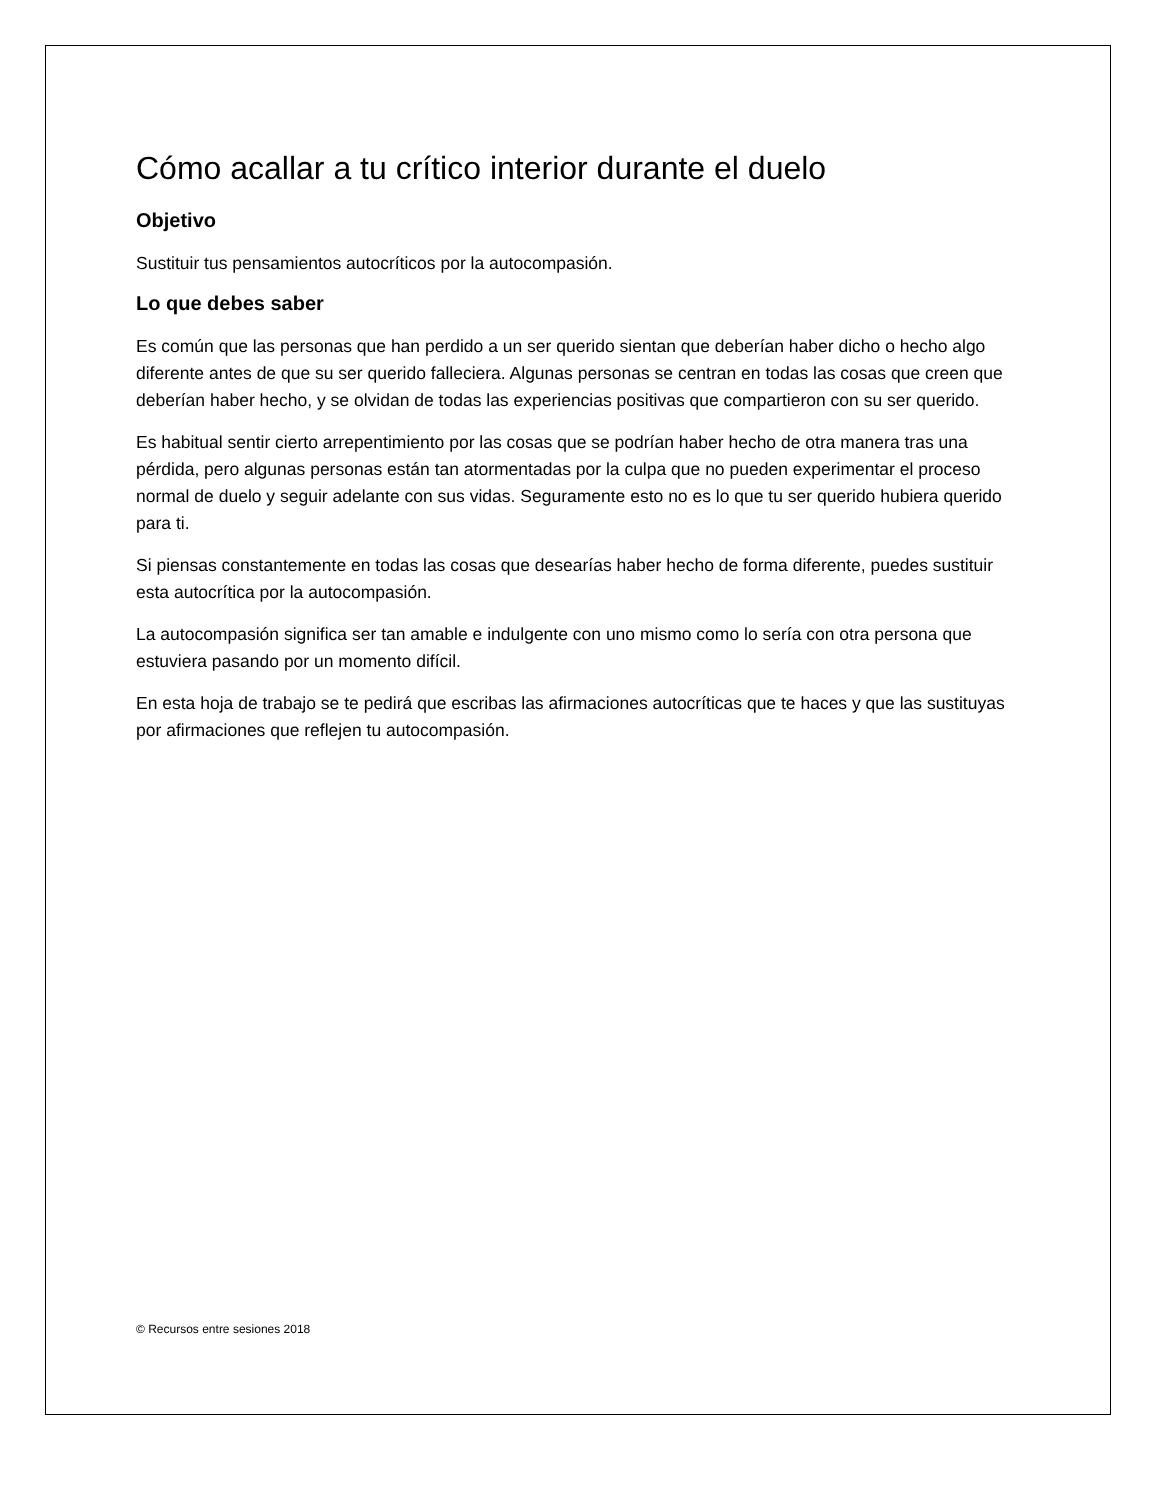Cómo acallar a tu crítico interior durante el duelo
Objetivo
Sustituir tus pensamientos autocríticos por la autocompasión.
Lo que debes saber
Es común que las personas que han perdido a un ser querido sientan que deberían haber dicho o hecho algo diferente antes de que su ser querido falleciera. Algunas personas se centran en todas las cosas que creen que deberían haber hecho, y se olvidan de todas las experiencias positivas que compartieron con su ser querido.
Es habitual sentir cierto arrepentimiento por las cosas que se podrían haber hecho de otra manera tras una pérdida, pero algunas personas están tan atormentadas por la culpa que no pueden experimentar el proceso normal de duelo y seguir adelante con sus vidas. Seguramente esto no es lo que tu ser querido hubiera querido para ti.
Si piensas constantemente en todas las cosas que desearías haber hecho de forma diferente, puedes sustituir esta autocrítica por la autocompasión.
La autocompasión significa ser tan amable e indulgente con uno mismo como lo sería con otra persona que estuviera pasando por un momento difícil.
En esta hoja de trabajo se te pedirá que escribas las afirmaciones autocríticas que te haces y que las sustituyas por afirmaciones que reflejen tu autocompasión.
© Recursos entre sesiones 2018